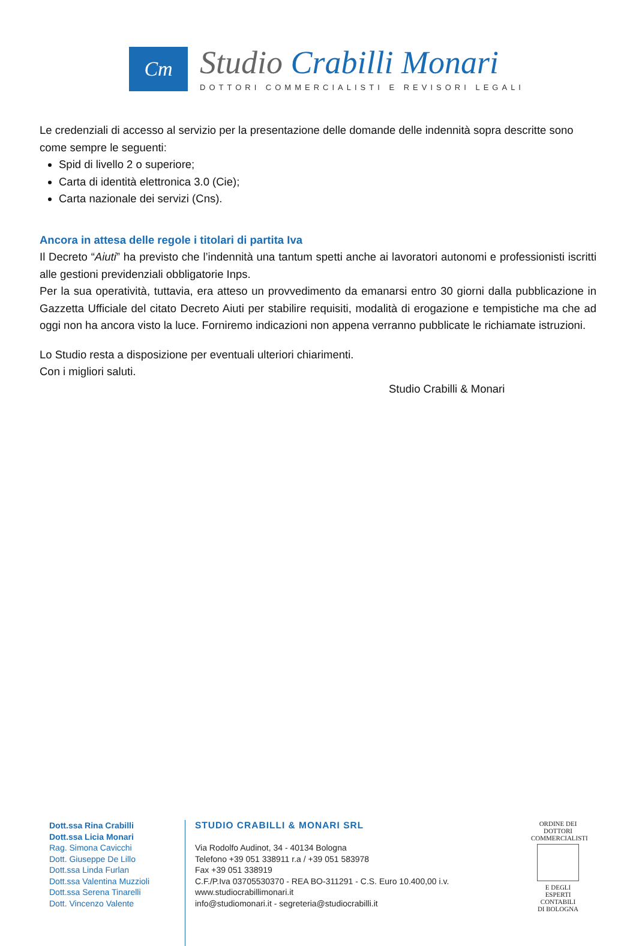Cm
Studio Crabilli Monari
DOTTORI COMMERCIALISTI E REVISORI LEGALI
Le credenziali di accesso al servizio per la presentazione delle domande delle indennità sopra descritte sono come sempre le seguenti:
Spid di livello 2 o superiore;
Carta di identità elettronica 3.0 (Cie);
Carta nazionale dei servizi (Cns).
Ancora in attesa delle regole i titolari di partita Iva
Il Decreto “Aiuti” ha previsto che l’indennità una tantum spetti anche ai lavoratori autonomi e professionisti iscritti alle gestioni previdenziali obbligatorie Inps.
Per la sua operatività, tuttavia, era atteso un provvedimento da emanarsi entro 30 giorni dalla pubblicazione in Gazzetta Ufficiale del citato Decreto Aiuti per stabilire requisiti, modalità di erogazione e tempistiche ma che ad oggi non ha ancora visto la luce. Forniremo indicazioni non appena verranno pubblicate le richiamate istruzioni.
Lo Studio resta a disposizione per eventuali ulteriori chiarimenti.
Con i migliori saluti.
Studio Crabilli & Monari
Dott.ssa Rina Crabilli
Dott.ssa Licia Monari
Rag. Simona Cavicchi
Dott. Giuseppe De Lillo
Dott.ssa Linda Furlan
Dott.ssa Valentina Muzzioli
Dott.ssa Serena Tinarelli
Dott. Vincenzo Valente
STUDIO CRABILLI & MONARI SRL
Via Rodolfo Audinot, 34 - 40134 Bologna
Telefono +39 051 338911 r.a / +39 051 583978
Fax +39 051 338919
C.F./P.Iva 03705530370 - REA BO-311291 - C.S. Euro 10.400,00 i.v.
www.studiocrabillimonari.it
info@studiomonari.it - segreteria@studiocrabilli.it
ORDINE DEI
DOTTORI
COMMERCIALISTI
E DEGLI
ESPERTI CONTABILI
DI BOLOGNA